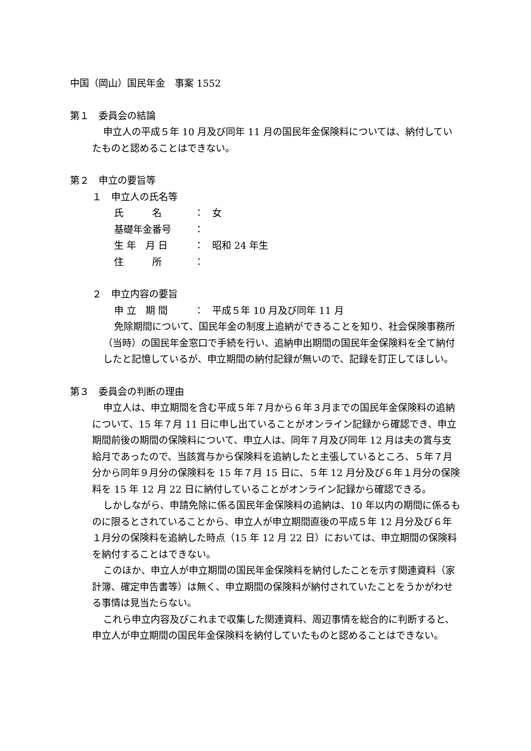中国（岡山）国民年金　事案 1552
第１　委員会の結論
申立人の平成５年 10 月及び同年 11 月の国民年金保険料については、納付していたものと認めることはできない。
第２　申立の要旨等
１　申立人の氏名等
氏　　　名 ： 女
基礎年金番号 ：
生 年　月 日 ： 昭和 24 年生
住　　　所 ：
２　申立内容の要旨
申 立　期 間 ： 平成５年 10 月及び同年 11 月
免除期間について、国民年金の制度上追納ができることを知り、社会保険事務所（当時）の国民年金窓口で手続を行い、追納申出期間の国民年金保険料を全て納付したと記憶しているが、申立期間の納付記録が無いので、記録を訂正してほしい。
第３　委員会の判断の理由
申立人は、申立期間を含む平成５年７月から６年３月までの国民年金保険料の追納について、15 年７月 11 日に申し出ていることがオンライン記録から確認でき、申立期間前後の期間の保険料について、申立人は、同年７月及び同年 12 月は夫の賞与支給月であったので、当該賞与から保険料を追納したと主張しているところ、５年７月分から同年９月分の保険料を 15 年７月 15 日に、５年 12 月分及び６年１月分の保険料を 15 年 12 月 22 日に納付していることがオンライン記録から確認できる。
しかしながら、申請免除に係る国民年金保険料の追納は、10 年以内の期間に係るものに限るとされていることから、申立人が申立期間直後の平成５年 12 月分及び６年１月分の保険料を追納した時点（15 年 12 月 22 日）においては、申立期間の保険料を納付することはできない。
このほか、申立人が申立期間の国民年金保険料を納付したことを示す関連資料（家計簿、確定申告書等）は無く、申立期間の保険料が納付されていたことをうかがわせる事情は見当たらない。
これら申立内容及びこれまで収集した関連資料、周辺事情を総合的に判断すると、申立人が申立期間の国民年金保険料を納付していたものと認めることはできない。